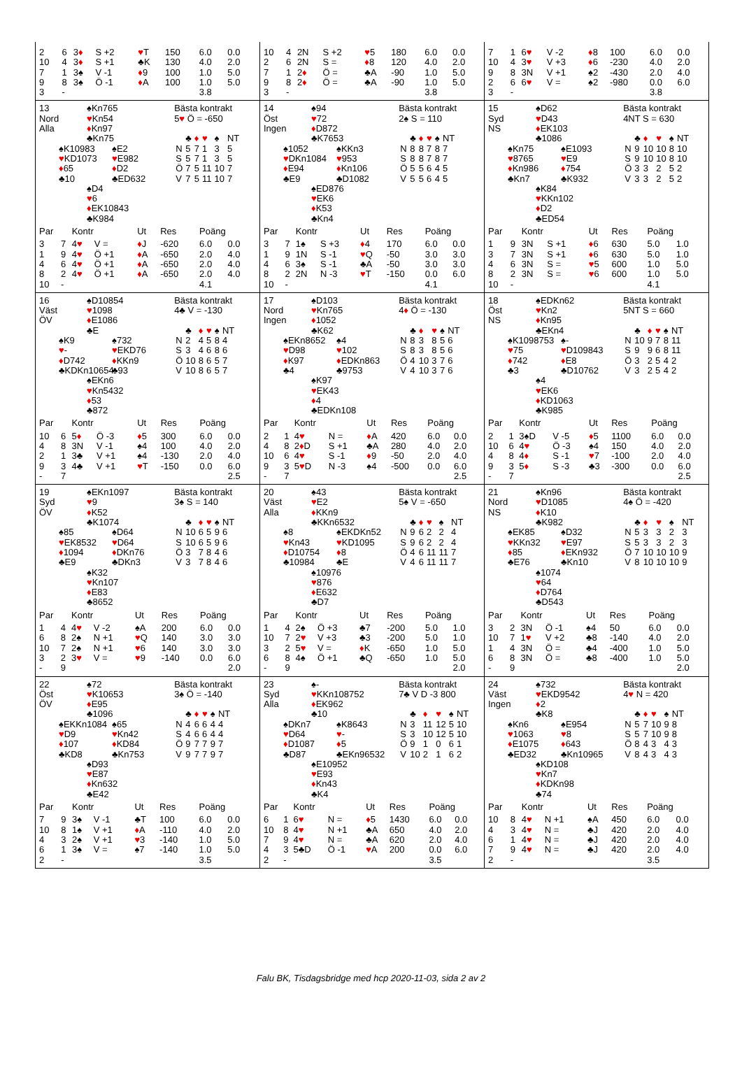| / 2 / 6 / 3 ♦ / S +2 / ♥ T / 150 / 6.0 / 0.0 / / 10 / 4 / 3 ♦ / S +1 / ♣K / 130 / 4.0 / 2.0 / / 7 / 1 / 3♠ / V -1 / ♦ 9 / 100 / 1.0 / 5.0 / / 9 / 8 / 3♠ / Ö -1 / ♦ A / 100 / 1.0 / 5.0 / / 3 / - / / / / / 3.8 / / | / 10 / 4 / 2N / S +2 / ♥ 5 / 180 / 6.0 / 0.0 / / 2 / 6 / 2N / S = / ♦ 8 / 120 / 4.0 / 2.0 / / 7 / 1 / 2 ♦ / Ö = / ♣A / -90 / 1.0 / 5.0 / / 9 / 8 / 2 ♦ / Ö = / ♣A / -90 / 1.0 / 5.0 / / 3 / - / / / / / 3.8 / / | / 7 / 1 / 6 ♥ / V -2 / ♦ 8 / 100 / 6.0 / 0.0 / / 10 / 4 / 3 ♥ / V +3 / ♦ 6 / -230 / 4.0 / 2.0 / / 9 / 8 / 3N / V +1 / ♠2 / -430 / 2.0 / 4.0 / / 2 / 6 / 6 ♥ / V = / ♠2 / -980 / 0.0 / 6.0 / / 3 / - / / / / / 3.8 / / |
| 13 Nord Alla ♠Kn765 ♥ Kn54 ♦ Kn97 ♣Kn75 ♠K10983 ♥ KD1073 ♦ 65 ♣10 ♠E2 ♥ E982 ♦ D2 ♣ED632 ♠D4 ♥ 6 ♦ EK10843 ♣K984 Bästa kontrakt 5 ♥ Ö = -650 / / ♣ / ♦ / ♥ / ♠ / NT / / N / 5 / 7 / 1 / 3 / 5 / / S / 5 / 7 / 1 / 3 / 5 / / Ö / 7 / 5 / 11 / 10 / 7 / / V / 7 / 5 / 11 / 10 / 7 / / Par / / Kontr / / Ut / Res / Poäng / / / --- / --- / --- / --- / --- / --- / --- / --- / / 3 / 7 / 4 ♥ / V = / ♦ J / -620 / 6.0 / 0.0 / / 1 / 9 / 4 ♥ / Ö +1 / ♦ A / -650 / 2.0 / 4.0 / / 4 / 6 / 4 ♥ / Ö +1 / ♦ A / -650 / 2.0 / 4.0 / / 8 / 2 / 4 ♥ / Ö +1 / ♦ A / -650 / 2.0 / 4.0 / / 10 / - / / / / / 4.1 / / | 14 Öst Ingen ♠94 ♥ 72 ♦ D872 ♣K7653 ♠1052 ♥ DKn1084 ♦ E94 ♣E9 ♠KKn3 ♥ 953 ♦ Kn106 ♣D1082 ♠ED876 ♥ EK6 ♦ K53 ♣Kn4 Bästa kontrakt 2♠ S = 110 / / ♣ / ♦ / ♥ / ♠ / NT / / N / 8 / 8 / 7 / 8 / 7 / / S / 8 / 8 / 7 / 8 / 7 / / Ö / 5 / 5 / 6 / 4 / 5 / / V / 5 / 5 / 6 / 4 / 5 / / Par / / Kontr / / Ut / Res / Poäng / / / --- / --- / --- / --- / --- / --- / --- / --- / / 3 / 7 / 1♠ / S +3 / ♦ 4 / 170 / 6.0 / 0.0 / / 1 / 9 / 1N / S -1 / ♥ Q / -50 / 3.0 / 3.0 / / 4 / 6 / 3♠ / S -1 / ♣A / -50 / 3.0 / 3.0 / / 8 / 2 / 2N / N -3 / ♥ T / -150 / 0.0 / 6.0 / / 10 / - / / / / / 4.1 / / | 15 Syd NS ♠D62 ♥ D43 ♦ EK103 ♣1086 ♠Kn75 ♥ 8765 ♦ Kn986 ♣Kn7 ♠E1093 ♥ E9 ♦ 754 ♣K932 ♠K84 ♥ KKn102 ♦ D2 ♣ED54 Bästa kontrakt 4NT S = 630 / / ♣ / ♦ / ♥ / ♠ / NT / / N / 9 / 10 / 10 / 8 / 10 / / S / 9 / 10 / 10 / 8 / 10 / / Ö / 3 / 3 / 2 / 5 / 2 / / V / 3 / 3 / 2 / 5 / 2 / / Par / / Kontr / / Ut / Res / Poäng / / / --- / --- / --- / --- / --- / --- / --- / --- / / 1 / 9 / 3N / S +1 / ♦ 6 / 630 / 5.0 / 1.0 / / 3 / 7 / 3N / S +1 / ♦ 6 / 630 / 5.0 / 1.0 / / 4 / 6 / 3N / S = / ♥ 5 / 600 / 1.0 / 5.0 / / 8 / 2 / 3N / S = / ♥ 6 / 600 / 1.0 / 5.0 / / 10 / - / / / / / 4.1 / / |
| 16 Väst ÖV ♠D10854 ♥ 1098 ♦ E1086 ♣E ♠K9 ♥ - ♦ D742 ♣KDKn10654 ♠732 ♥ EKD76 ♦ KKn9 ♣93 ♠EKn6 ♥ Kn5432 ♦ 53 ♣872 Bästa kontrakt 4♣ V = -130 / / ♣ / ♦ / ♥ / ♠ / NT / / N / 2 / 4 / 5 / 8 / 4 / / S / 3 / 4 / 6 / 8 / 6 / / Ö / 10 / 8 / 6 / 5 / 7 / / V / 10 / 8 / 6 / 5 / 7 / / Par / / Kontr / / Ut / Res / Poäng / / / --- / --- / --- / --- / --- / --- / --- / --- / / 10 / 6 / 5 ♦ / Ö -3 / ♦ 5 / 300 / 6.0 / 0.0 / / 4 / 8 / 3N / V -1 / ♠4 / 100 / 4.0 / 2.0 / / 2 / 1 / 3♣ / V +1 / ♠4 / -130 / 2.0 / 4.0 / / 9 / 3 / 4♣ / V +1 / ♥ T / -150 / 0.0 / 6.0 / / - / 7 / / / / / / 2.5 / | 17 Nord Ingen ♠D103 ♥ Kn765 ♦ 1052 ♣K62 ♠EKn8652 ♥ D98 ♦ K97 ♣4 ♠4 ♥ 102 ♦ EDKn863 ♣9753 ♠K97 ♥ EK43 ♦ 4 ♣EDKn108 Bästa kontrakt 4 ♦ Ö = -130 / / ♣ / ♦ / ♥ / ♠ / NT / / N / 8 / 3 / 8 / 5 / 6 / / S / 8 / 3 / 8 / 5 / 6 / / Ö / 4 / 10 / 3 / 7 / 6 / / V / 4 / 10 / 3 / 7 / 6 / / Par / / Kontr / / Ut / Res / Poäng / / / --- / --- / --- / --- / --- / --- / --- / --- / / 2 / 1 / 4 ♥ / N = / ♦ A / 420 / 6.0 / 0.0 / / 4 / 8 / 2 ♦ D / S +1 / ♣A / 280 / 4.0 / 2.0 / / 10 / 6 / 4 ♥ / S -1 / ♦ 9 / -50 / 2.0 / 4.0 / / 9 / 3 / 5 ♥ D / N -3 / ♠4 / -500 / 0.0 / 6.0 / / - / 7 / / / / / / 2.5 / | 18 Öst NS ♠EDKn62 ♥ Kn2 ♦ Kn95 ♣EKn4 ♠K1098753 ♥ 75 ♦ 742 ♣3 ♠- ♥ D109843 ♦ E8 ♣D10762 ♠4 ♥ EK6 ♦ KD1063 ♣K985 Bästa kontrakt 5NT S = 660 / / ♣ / ♦ / ♥ / ♠ / NT / / N / 10 / 9 / 7 / 8 / 11 / / S / 9 / 9 / 6 / 8 / 11 / / Ö / 3 / 2 / 5 / 4 / 2 / / V / 3 / 2 / 5 / 4 / 2 / / Par / / Kontr / / Ut / Res / Poäng / / / --- / --- / --- / --- / --- / --- / --- / --- / / 2 / 1 / 3♠D / V -5 / ♦ 5 / 1100 / 6.0 / 0.0 / / 10 / 6 / 4 ♥ / Ö -3 / ♠4 / 150 / 4.0 / 2.0 / / 4 / 8 / 4 ♦ / S -1 / ♥ 7 / -100 / 2.0 / 4.0 / / 9 / 3 / 5 ♦ / S -3 / ♣3 / -300 / 0.0 / 6.0 / / - / 7 / / / / / / 2.5 / |
| 19 Syd ÖV ♠EKn1097 ♥ 9 ♦ K52 ♣K1074 ♠85 ♥ EK8532 ♦ 1094 ♣E9 ♠D64 ♥ D64 ♦ DKn76 ♣DKn3 ♠K32 ♥ Kn107 ♦ E83 ♣8652 Bästa kontrakt 3♠ S = 140 / / ♣ / ♦ / ♥ / ♠ / NT / / N / 10 / 6 / 5 / 9 / 6 / / S / 10 / 6 / 5 / 9 / 6 / / Ö / 3 / 7 / 8 / 4 / 6 / / V / 3 / 7 / 8 / 4 / 6 / / Par / / Kontr / / Ut / Res / Poäng / / / --- / --- / --- / --- / --- / --- / --- / --- / / 1 / 4 / 4 ♥ / V -2 / ♠A / 200 / 6.0 / 0.0 / / 6 / 8 / 2♠ / N +1 / ♥ Q / 140 / 3.0 / 3.0 / / 10 / 7 / 2♠ / N +1 / ♥ 6 / 140 / 3.0 / 3.0 / / 3 / 2 / 3 ♥ / V = / ♥ 9 / -140 / 0.0 / 6.0 / / - / 9 / / / / / / 2.0 / | 20 Väst Alla ♠43 ♥ E2 ♦ KKn9 ♣KKn6532 ♠8 ♥ Kn43 ♦ D10754 ♣10984 ♠EKDKn52 ♥ KD1095 ♦ 8 ♣E ♠10976 ♥ 876 ♦ E632 ♣D7 Bästa kontrakt 5♠ V = -650 / / ♣ / ♦ / ♥ / ♠ / NT / / N / 9 / 6 / 2 / 2 / 4 / / S / 9 / 6 / 2 / 2 / 4 / / Ö / 4 / 6 / 11 / 11 / 7 / / V / 4 / 6 / 11 / 11 / 7 / / Par / / Kontr / / Ut / Res / Poäng / / / --- / --- / --- / --- / --- / --- / --- / --- / / 1 / 4 / 2♠ / Ö +3 / ♣7 / -200 / 5.0 / 1.0 / / 10 / 7 / 2 ♥ / V +3 / ♣3 / -200 / 5.0 / 1.0 / / 3 / 2 / 5 ♥ / V = / ♦ K / -650 / 1.0 / 5.0 / / 6 / 8 / 4♠ / Ö +1 / ♣Q / -650 / 1.0 / 5.0 / / - / 9 / / / / / / 2.0 / | 21 Nord NS ♠Kn96 ♥ D1085 ♦ K10 ♣K982 ♠EK85 ♥ KKn32 ♦ 85 ♣E76 ♠D32 ♥ E97 ♦ EKn932 ♣Kn10 ♠1074 ♥ 64 ♦ D764 ♣D543 Bästa kontrakt 4♠ Ö = -420 / / ♣ / ♦ / ♥ / ♠ / NT / / N / 5 / 3 / 3 / 2 / 3 / / S / 5 / 3 / 3 / 2 / 3 / / Ö / 7 / 10 / 10 / 10 / 9 / / V / 8 / 10 / 10 / 10 / 9 / / Par / / Kontr / / Ut / Res / Poäng / / / --- / --- / --- / --- / --- / --- / --- / --- / / 3 / 2 / 3N / Ö -1 / ♠4 / 50 / 6.0 / 0.0 / / 10 / 7 / 1 ♥ / V +2 / ♣8 / -140 / 4.0 / 2.0 / / 1 / 4 / 3N / Ö = / ♣4 / -400 / 1.0 / 5.0 / / 6 / 8 / 3N / Ö = / ♣8 / -400 / 1.0 / 5.0 / / - / 9 / / / / / / 2.0 / |
| 22 Öst ÖV ♠72 ♥ K10653 ♦ E95 ♣1096 ♠EKKn1084 ♥ D9 ♦ 107 ♣KD8 ♠65 ♥ Kn42 ♦ KD84 ♣Kn753 ♠D93 ♥ E87 ♦ Kn632 ♣E42 Bästa kontrakt 3♠ Ö = -140 / / ♣ / ♦ / ♥ / ♠ / NT / / N / 4 / 6 / 6 / 4 / 4 / / S / 4 / 6 / 6 / 4 / 4 / / Ö / 9 / 7 / 7 / 9 / 7 / / V / 9 / 7 / 7 / 9 / 7 / / Par / / Kontr / / Ut / Res / Poäng / / / --- / --- / --- / --- / --- / --- / --- / --- / / 7 / 9 / 3♠ / V -1 / ♣T / 100 / 6.0 / 0.0 / / 10 / 8 / 1♠ / V +1 / ♦ A / -110 / 4.0 / 2.0 / / 4 / 3 / 2♠ / V +1 / ♥ 3 / -140 / 1.0 / 5.0 / / 6 / 1 / 3♠ / V = / ♠7 / -140 / 1.0 / 5.0 / / 2 / - / / / / / 3.5 / / | 23 Syd Alla ♠- ♥ KKn108752 ♦ EK962 ♣10 ♠DKn7 ♥ D64 ♦ D1087 ♣D87 ♠K8643 ♥ - ♦ 5 ♣EKn96532 ♠E10952 ♥ E93 ♦ Kn43 ♣K4 Bästa kontrakt 7♣ V D -3 800 / / ♣ / ♦ / ♥ / ♠ / NT / / N / 3 / 11 / 12 / 5 / 10 / / S / 3 / 10 / 12 / 5 / 10 / / Ö / 9 / 1 / 0 / 6 / 1 / / V / 10 / 2 / 1 / 6 / 2 / / Par / / Kontr / / Ut / Res / Poäng / / / --- / --- / --- / --- / --- / --- / --- / --- / / 6 / 1 / 6 ♥ / N = / ♦ 5 / 1430 / 6.0 / 0.0 / / 10 / 8 / 4 ♥ / N +1 / ♣A / 650 / 4.0 / 2.0 / / 7 / 9 / 4 ♥ / N = / ♣A / 620 / 2.0 / 4.0 / / 4 / 3 / 5♣D / Ö -1 / ♥ A / 200 / 0.0 / 6.0 / / 2 / - / / / / / 3.5 / / | 24 Väst Ingen ♠732 ♥ EKD9542 ♦ 2 ♣K8 ♠Kn6 ♥ 1063 ♦ E1075 ♣ED32 ♠E954 ♥ 8 ♦ 643 ♣Kn10965 ♠KD108 ♥ Kn7 ♦ KDKn98 ♣74 Bästa kontrakt 4 ♥ N = 420 / / ♣ / ♦ / ♥ / ♠ / NT / / N / 5 / 7 / 10 / 9 / 8 / / S / 5 / 7 / 10 / 9 / 8 / / Ö / 8 / 4 / 3 / 4 / 3 / / V / 8 / 4 / 3 / 4 / 3 / / Par / / Kontr / / Ut / Res / Poäng / / / --- / --- / --- / --- / --- / --- / --- / --- / / 10 / 8 / 4 ♥ / N +1 / ♠A / 450 / 6.0 / 0.0 / / 4 / 3 / 4 ♥ / N = / ♣J / 420 / 2.0 / 4.0 / / 6 / 1 / 4 ♥ / N = / ♣J / 420 / 2.0 / 4.0 / / 7 / 9 / 4 ♥ / N = / ♣J / 420 / 2.0 / 4.0 / / 2 / - / / / / / 3.5 / / |
Falu BK, Tisdagsbridge med hcp 2020-11-03, sida 2 av 2